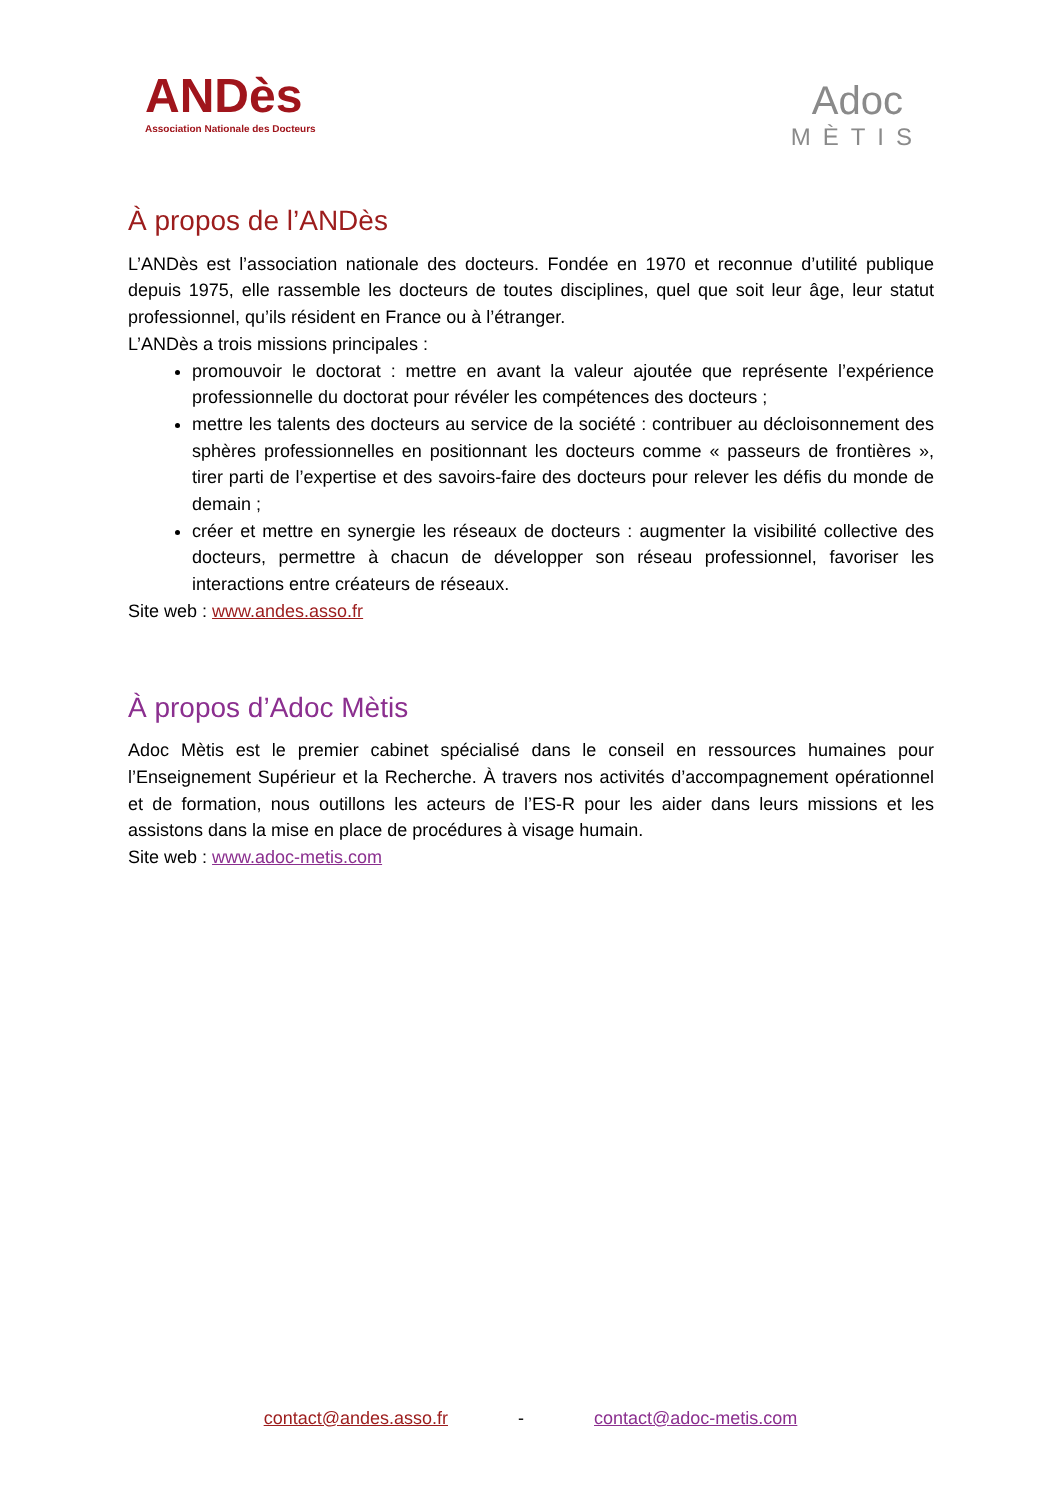ANDès
Association Nationale des Docteurs
Adoc
MÈTIS
À propos de l’ANDès
L’ANDès est l’association nationale des docteurs. Fondée en 1970 et reconnue d’utilité publique depuis 1975, elle rassemble les docteurs de toutes disciplines, quel que soit leur âge, leur statut professionnel, qu’ils résident en France ou à l’étranger.
L’ANDès a trois missions principales :
promouvoir le doctorat : mettre en avant la valeur ajoutée que représente l’expérience professionnelle du doctorat pour révéler les compétences des docteurs ;
mettre les talents des docteurs au service de la société : contribuer au décloisonnement des sphères professionnelles en positionnant les docteurs comme « passeurs de frontières », tirer parti de l’expertise et des savoirs-faire des docteurs pour relever les défis du monde de demain ;
créer et mettre en synergie les réseaux de docteurs : augmenter la visibilité collective des docteurs, permettre à chacun de développer son réseau professionnel, favoriser les interactions entre créateurs de réseaux.
Site web : www.andes.asso.fr
À propos d’Adoc Mètis
Adoc Mètis est le premier cabinet spécialisé dans le conseil en ressources humaines pour l’Enseignement Supérieur et la Recherche. À travers nos activités d’accompagnement opérationnel et de formation, nous outillons les acteurs de l’ES-R pour les aider dans leurs missions et les assistons dans la mise en place de procédures à visage humain.
Site web : www.adoc-metis.com
contact@andes.asso.fr - contact@adoc-metis.com